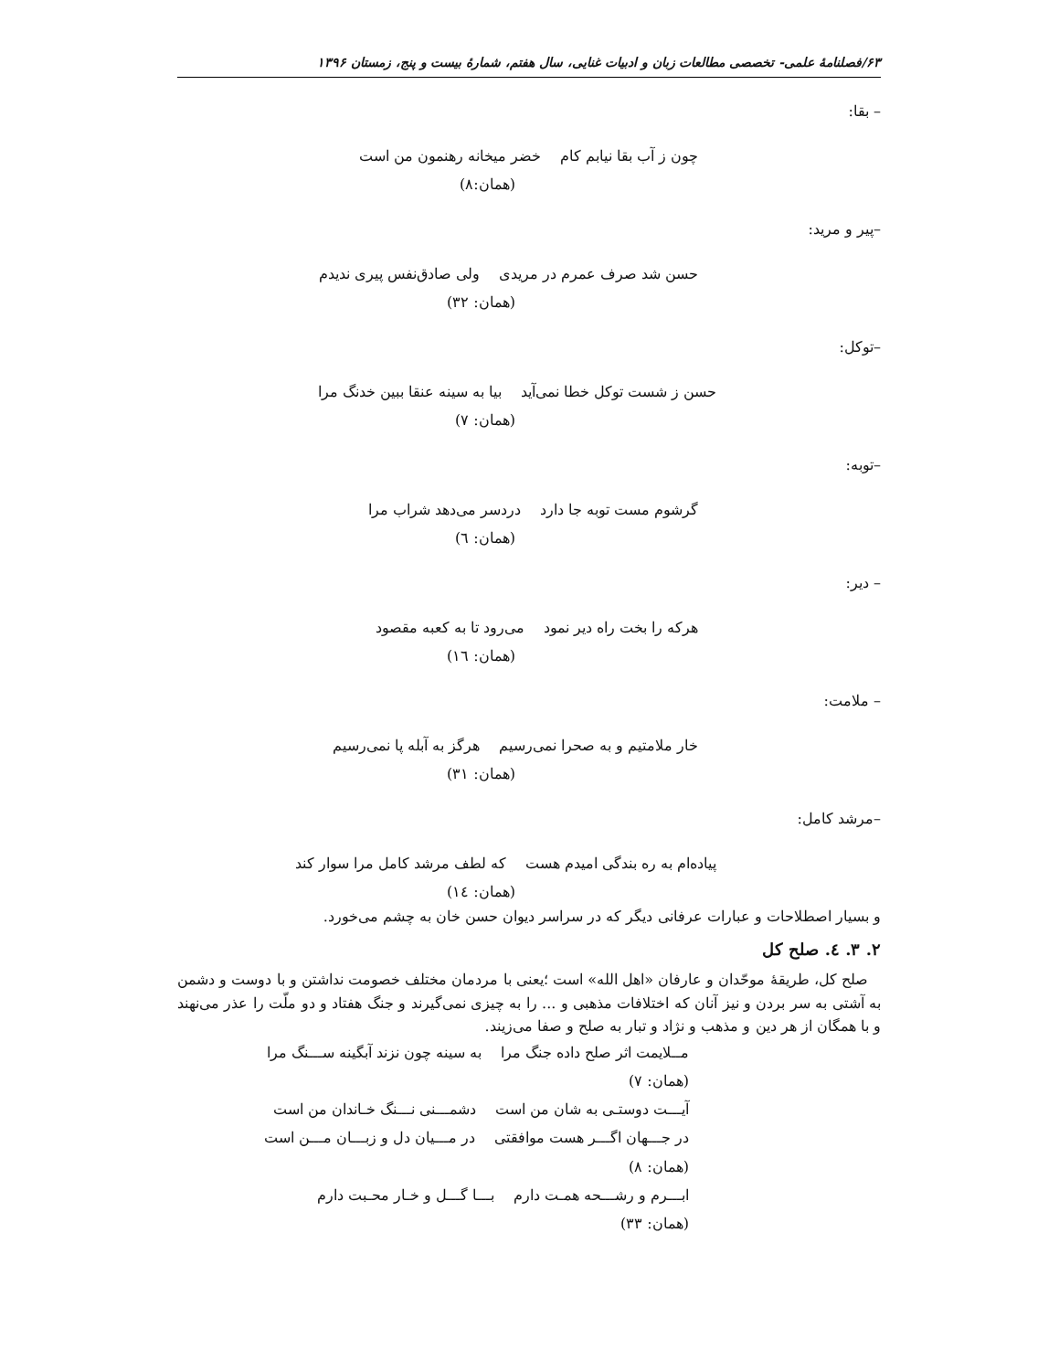۶۳/فصلنامهٔ علمی- تخصصی مطالعات زبان و ادبیات غنایی، سال هفتم، شمارهٔ بیست و پنج، زمستان ۱۳۹۶
– بقا:
چون ز آب بقا نیابم کام خضر میخانه رهنمون من است
(همان:۸)
–پیر و مرید:
حسن شد صرف عمرم در مریدی ولی صادق‌نفس پیری ندیدم
(همان: ۳۲)
–توکل:
حسن ز شست توکل خطا نمی‌آید بیا به سینه عنقا ببین خدنگ مرا
(همان: ۷)
–توبه:
گرشوم مست توبه جا دارد دردسر می‌دهد شراب مرا
(همان: ٦)
– دیر:
هرکه را بخت راه دیر نمود می‌رود تا به کعبه مقصود
(همان: ١٦)
– ملامت:
خار ملامتیم و به صحرا نمی‌رسیم هرگز به آبله پا نمی‌رسیم
(همان: ۳۱)
–مرشد کامل:
پیاده‌ام به ره بندگی امیدم هست که لطف مرشد کامل مرا سوار کند
(همان: ١٤)
و بسیار اصطلاحات و عبارات عرفانی دیگر که در سراسر دیوان حسن خان به چشم می‌خورد.
۲. ۳. ٤. صلح کل
صلح کل، طریقهٔ موحّدان و عارفان «اهل الله» است ؛یعنی با مردمان مختلف خصومت نداشتن و با دوست و دشمن به آشتی به سر بردن و نیز آنان که اختلافات مذهبی و ... را به چیزی نمی‌گیرند و جنگ هفتاد و دو ملّت را عذر می‌نهند و با همگان از هر دین و مذهب و نژاد و تبار به صلح و صفا می‌زیند.
مــلایمت اثر صلح داده جنگ مرا به سینه چون نزند آبگینه ســـنگ مرا
(همان: ۷)
آیـــت دوستـی به شان من است دشمـــنی نـــنگ خـاندان من است
در جـــهان اگـــر هست موافقتی در مـــیان دل و زبـــان مـــن است
(همان: ۸)
ابـــرم و رشـــحه همـت دارم بـــا گـــل و خـار محـبت دارم
(همان: ۳۳)